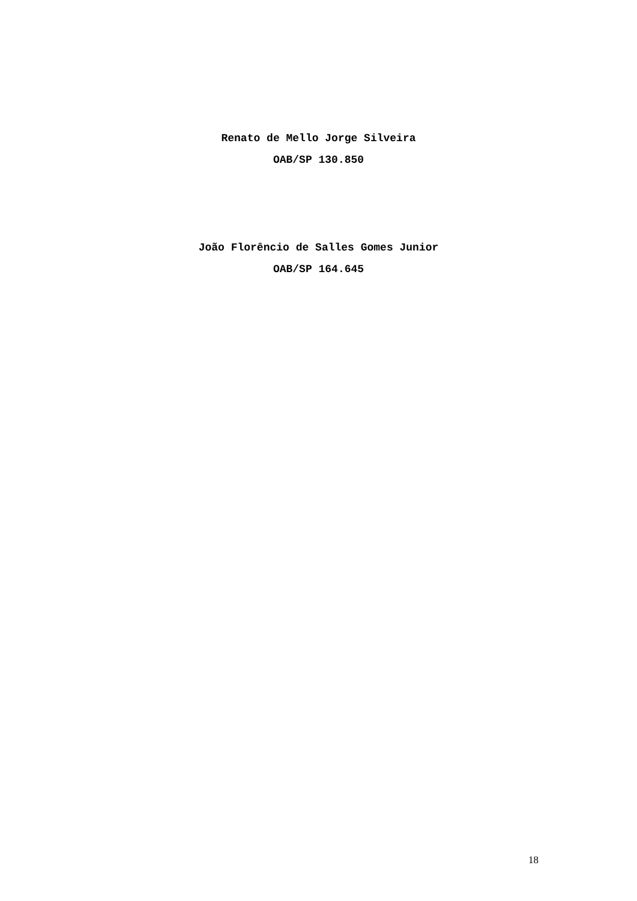Renato de Mello Jorge Silveira
OAB/SP 130.850
João Florêncio de Salles Gomes Junior
OAB/SP 164.645
18